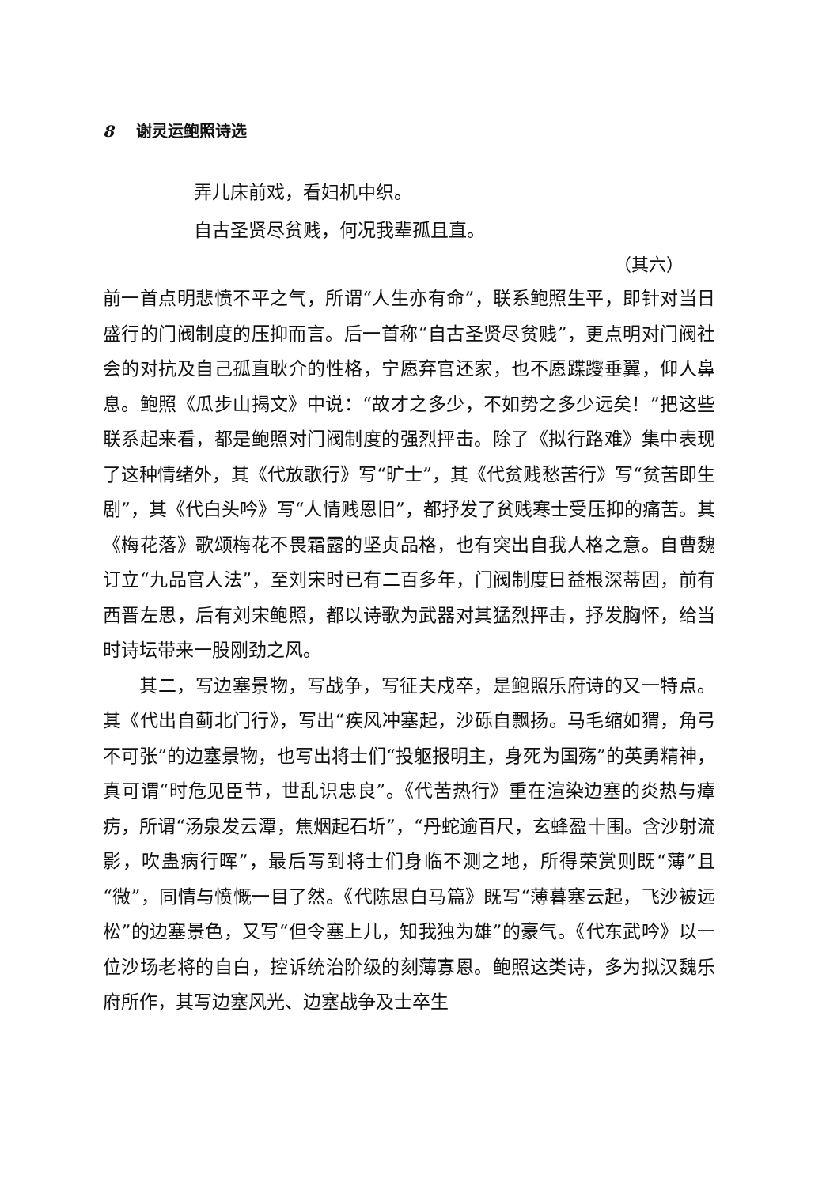8 谢灵运鲍照诗选
弄儿床前戏，看妇机中织。
自古圣贤尽贫贱，何况我辈孤且直。
（其六）
前一首点明悲愤不平之气，所谓“人生亦有命”，联系鲍照生平，即针对当日盛行的门阀制度的压抑而言。后一首称“自古圣贤尽贫贱”，更点明对门阀社会的对抗及自己孤直耿介的性格，宁愿弃官还家，也不愿蹀躞垂翼，仰人鼻息。鲍照《瓜步山揭文》中说：“故才之多少，不如势之多少远矣！”把这些联系起来看，都是鲍照对门阀制度的强烈抨击。除了《拟行路难》集中表现了这种情绪外，其《代放歌行》写“旷士”，其《代贫贱愁苦行》写“贫苦即生剧”，其《代白头吟》写“人情贱恩旧”，都抒发了贫贱寒士受压抑的痛苦。其《梅花落》歌颂梅花不畏霜露的坚贞品格，也有突出自我人格之意。自曹魏订立“九品官人法”，至刘宋时已有二百多年，门阀制度日益根深蒂固，前有西晋左思，后有刘宋鲍照，都以诗歌为武器对其猛烈抨击，抒发胸怀，给当时诗坛带来一股刚劲之风。
其二，写边塞景物，写战争，写征夫戍卒，是鲍照乐府诗的又一特点。其《代出自蓟北门行》，写出“疾风冲塞起，沙砾自飘扬。马毛缩如猬，角弓不可张”的边塞景物，也写出将士们“投躯报明主，身死为国殇”的英勇精神，真可谓“时危见臣节，世乱识忠良”。《代苦热行》重在渲染边塞的炎热与瘴疠，所谓“汤泉发云潭，焦烟起石圻”，“丹蛇逾百尺，玄蜂盈十围。含沙射流影，吹蛊病行晖”，最后写到将士们身临不测之地，所得荣赏则既“薄”且“微”，同情与愤慨一目了然。《代陈思白马篇》既写“薄暮塞云起，飞沙被远松”的边塞景色，又写“但令塞上儿，知我独为雄”的豪气。《代东武吟》以一位沙场老将的自白，控诉统治阶级的刻薄寡恩。鲍照这类诗，多为拟汉魏乐府所作，其写边塞风光、边塞战争及士卒生